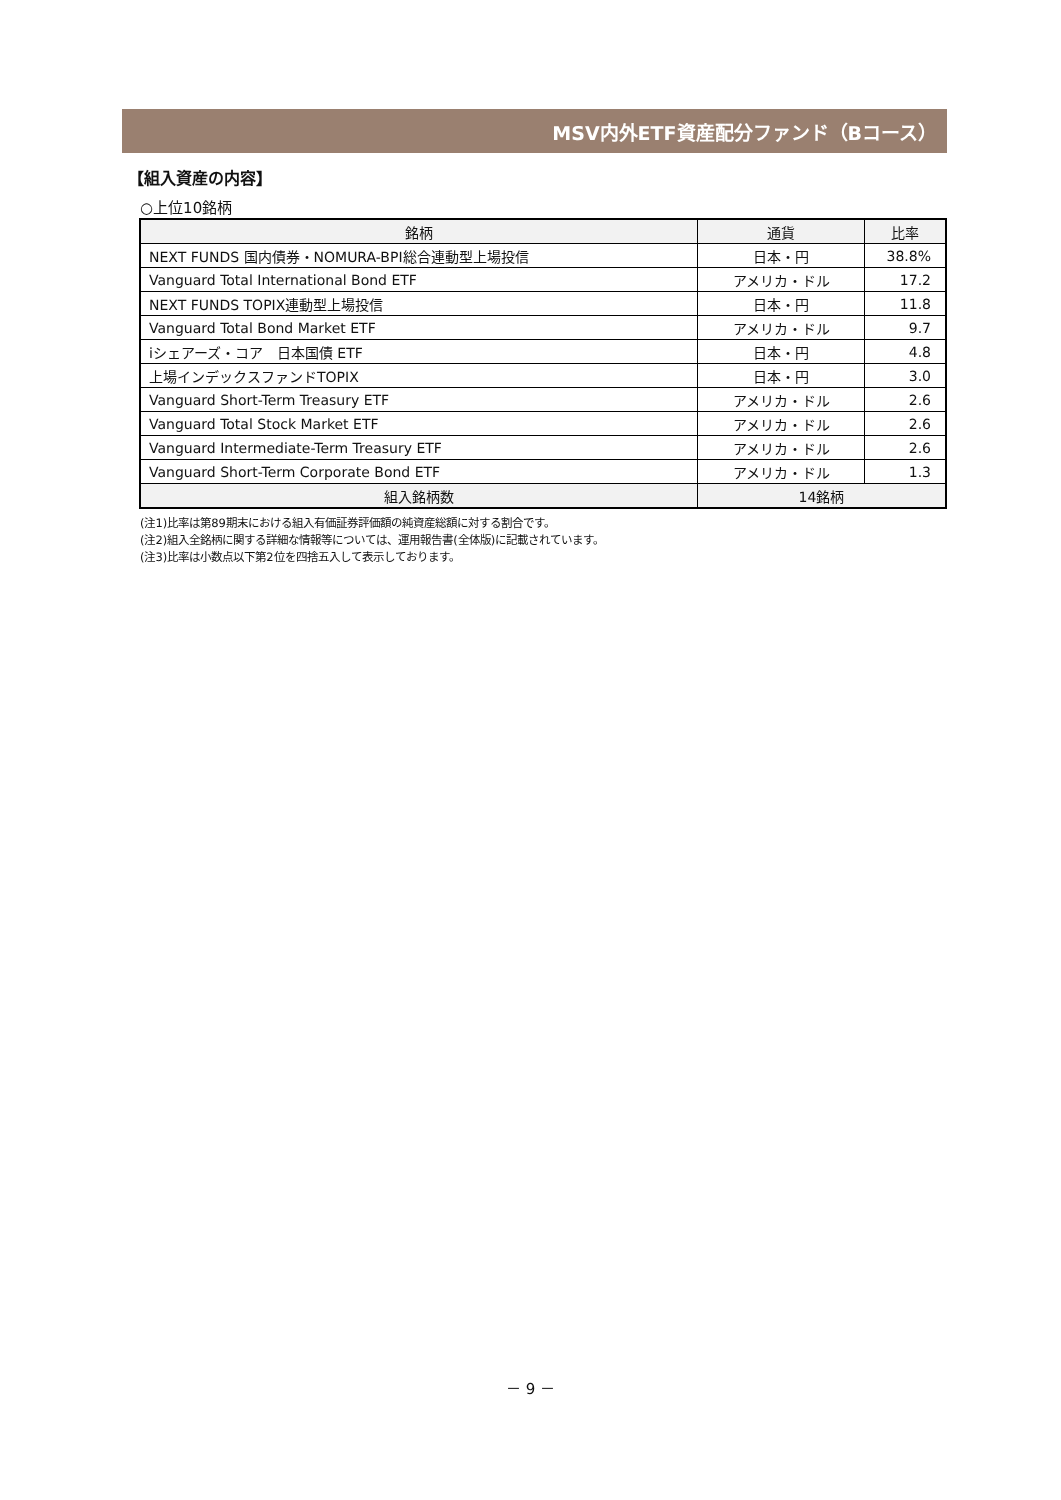MSV内外ETF資産配分ファンド（Bコース）
【組入資産の内容】
○上位10銘柄
| 銘柄 | 通貨 | 比率 |
| --- | --- | --- |
| NEXT FUNDS 国内債券・NOMURA-BPI総合連動型上場投信 | 日本・円 | 38.8% |
| Vanguard Total International Bond ETF | アメリカ・ドル | 17.2 |
| NEXT FUNDS TOPIX連動型上場投信 | 日本・円 | 11.8 |
| Vanguard Total Bond Market ETF | アメリカ・ドル | 9.7 |
| iシェアーズ・コア 日本国債 ETF | 日本・円 | 4.8 |
| 上場インデックスファンドTOPIX | 日本・円 | 3.0 |
| Vanguard Short-Term Treasury ETF | アメリカ・ドル | 2.6 |
| Vanguard Total Stock Market ETF | アメリカ・ドル | 2.6 |
| Vanguard Intermediate-Term Treasury ETF | アメリカ・ドル | 2.6 |
| Vanguard Short-Term Corporate Bond ETF | アメリカ・ドル | 1.3 |
| 組入銘柄数 | 14銘柄 | |
(注1)比率は第89期末における組入有価証券評価額の純資産総額に対する割合です。
(注2)組入全銘柄に関する詳細な情報等については、運用報告書(全体版)に記載されています。
(注3)比率は小数点以下第2位を四捨五入して表示しております。
－ 9 －